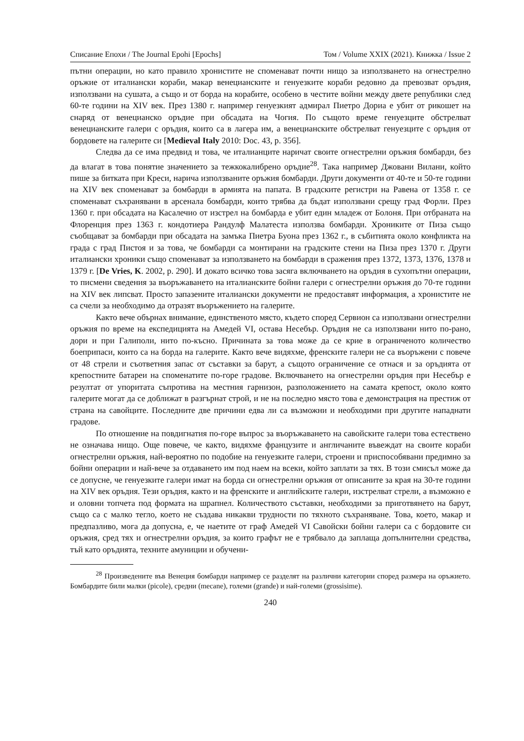Списание Епохи / The Journal Epohi [Epochs] Том / Volume XXIX (2021). Книжка / Issue 2
пътни операции, но като правило хронистите не споменават почти нищо за използването на огнестрелно оръжие от италиански кораби, макар венецианските и генуезките кораби редовно да превозват оръдия, използвани на сушата, а също и от борда на корабите, особено в честите войни между двете републики след 60-те години на XIV век. През 1380 г. например генуезкият адмирал Пиетро Дориа е убит от рикошет на снаряд от венецианско оръдие при обсадата на Чогия. По същото време генуезците обстрелват венецианските галери с оръдия, които са в лагера им, а венецианските обстрелват генуезците с оръдия от бордовете на галерите си [Medieval Italy 2010: Doc. 43, p. 356].
Следва да се има предвид и това, че италианците наричат своите огнестрелни оръжия бомбарди, без да влагат в това понятие значението за тежкокалибрено оръдие<sup>28</sup>. Така например Джовани Вилани, който пише за битката при Креси, нарича използваните оръжия бомбарди. Други документи от 40-те и 50-те години на XIV век споменават за бомбарди в армията на папата. В градските регистри на Равена от 1358 г. се споменават съхранявани в арсенала бомбарди, които трябва да бъдат използвани срещу град Форли. През 1360 г. при обсадата на Касалечио от изстрел на бомбарда е убит един младеж от Болоня. При отбраната на Флоренция през 1363 г. кондотиера Рандулф Малатеста използва бомбарди. Хрониките от Пиза също съобщават за бомбарди при обсадата на замъка Пиетра Буона през 1362 г., в събитията около конфликта на града с град Пистоя и за това, че бомбарди са монтирани на градските стени на Пиза през 1370 г. Други италиански хроники също споменават за използването на бомбарди в сражения през 1372, 1373, 1376, 1378 и 1379 г. [De Vries, K. 2002, p. 290]. И докато всичко това засяга включването на оръдия в сухопътни операции, то писмени сведения за въоръжаването на италианските бойни галери с огнестрелни оръжия до 70-те години на XIV век липсват. Просто запазените италиански документи не предоставят информация, а хронистите не са счели за необходимо да отразят въоръжението на галерите.
Както вече обърнах внимание, единственото място, където според Сервион са използвани огнестрелни оръжия по време на експедицията на Амедей VI, остава Несебър. Оръдия не са използвани нито по-рано, дори и при Галиполи, нито по-късно. Причината за това може да се крие в ограниченото количество боеприпаси, които са на борда на галерите. Както вече видяхме, френските галери не са въоръжени с повече от 48 стрели и съответния запас от съставки за барут, а същото ограничение се отнася и за оръдията от крепостните батареи на споменатите по-горе градове. Включването на огнестрелни оръдия при Несебър е резултат от упоритата съпротива на местния гарнизон, разположението на самата крепост, около която галерите могат да се доближат в разгърнат строй, и не на последно място това е демонстрация на престиж от страна на савойците. Последните две причини едва ли са възможни и необходими при другите нападнати градове.
По отношение на повдигнатия по-горе въпрос за въоръжаването на савойските галери това естествено не означава нищо. Още повече, че както, видяхме французите и англичаните въвеждат на своите кораби огнестрелни оръжия, най-вероятно по подобие на генуезките галери, строени и приспособявани предимно за бойни операции и най-вече за отдаването им под наем на всеки, който заплати за тях. В този смисъл може да се допусне, че генуезките галери имат на борда си огнестрелни оръжия от описаните за края на 30-те години на XIV век оръдия. Тези оръдия, както и на френските и английските галери, изстрелват стрели, а възможно е и оловни топчета под формата на шрапнел. Количеството съставки, необходими за приготвянето на барут, също са с малко тегло, което не създава никакви трудности по тяхното съхраняване. Това, което, макар и предпазливо, мога да допусна, е, че наетите от граф Амедей VI Савойски бойни галери са с бордовите си оръжия, сред тях и огнестрелни оръдия, за които графът не е трябвало да заплаща допълнителни средства, тъй като оръдията, техните амуниции и обучени-
<sup>28</sup> Произведените във Венеция бомбарди например се разделят на различни категории според размера на оръжието. Бомбардите били малки (picole), средни (mecane), големи (grande) и най-големи (grossisime).
240